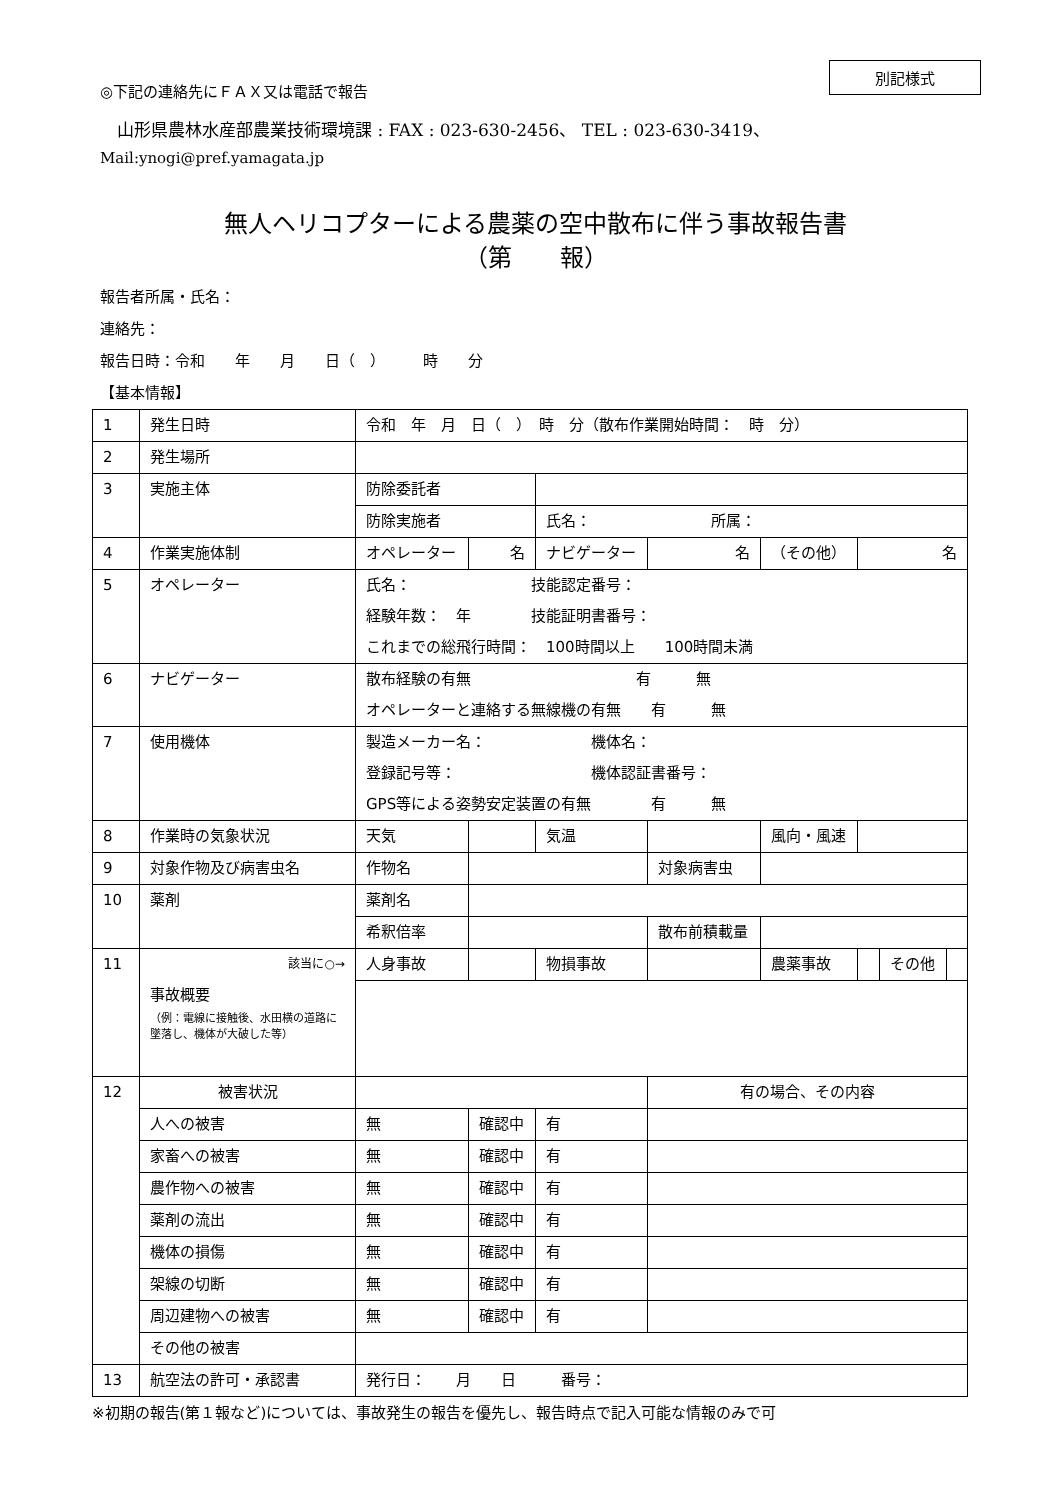別記様式
◎下記の連絡先にＦＡＸ又は電話で報告
　山形県農林水産部農業技術環境課 : FAX : 023-630-2456、 TEL : 023-630-3419、
Mail:ynogi@pref.yamagata.jp
無人ヘリコプターによる農薬の空中散布に伴う事故報告書
（第　　報）
報告者所属・氏名：
連絡先：
報告日時：令和　　年　　月　　日（　）　　　時　　分
【基本情報】
| 1 | 発生日時 | 令和 年 月 日（ ） 時 分（散布作業開始時間： 時 分） | | | | | | | |
| 2 | 発生場所 | | | | | | | | |
| 3 | 実施主体 | 防除委託者 | | | | | | | |
| | | 防除実施者 | | 氏名： 所属： | | | | | |
| 4 | 作業実施体制 | オペレーター | 名 | ナビゲーター | 名 | （その他） | 名 | | |
| 5 | オペレーター | 氏名： 技能認定番号： 経験年数： 年 技能証明書番号： これまでの総飛行時間： 100時間以上 100時間未満 | | | | | | | |
| 6 | ナビゲーター | 散布経験の有無 有 無 オペレーターと連絡する無線機の有無 有 無 | | | | | | | |
| 7 | 使用機体 | 製造メーカー名： 機体名： 登録記号等： 機体認証書番号： GPS等による姿勢安定装置の有無 有 無 | | | | | | | |
| 8 | 作業時の気象状況 | 天気 | | 気温 | | 風向・風速 | | | |
| 9 | 対象作物及び病害虫名 | 作物名 | | | 対象病害虫 | | | | |
| 10 | 薬剤 | 薬剤名 | | | | | | | |
| | | 希釈倍率 | | | 散布前積載量 | | | | |
| 11 | 該当に○→ 事故概要 （例：電線に接触後、水田横の道路に墜落し、機体が大破した等） | 人身事故 | | 物損事故 | | 農薬事故 | | その他 | |
| 12 | 被害状況 | | | | 有の場合、その内容 | | | | |
| | 人への被害 | 無 | 確認中 | 有 | | | | | |
| | 家畜への被害 | 無 | 確認中 | 有 | | | | | |
| | 農作物への被害 | 無 | 確認中 | 有 | | | | | |
| | 薬剤の流出 | 無 | 確認中 | 有 | | | | | |
| | 機体の損傷 | 無 | 確認中 | 有 | | | | | |
| | 架線の切断 | 無 | 確認中 | 有 | | | | | |
| | 周辺建物への被害 | 無 | 確認中 | 有 | | | | | |
| | その他の被害 | | | | | | | | |
| 13 | 航空法の許可・承認書 | 発行日： 月 日 番号： | | | | | | | |
※初期の報告(第１報など)については、事故発生の報告を優先し、報告時点で記入可能な情報のみで可